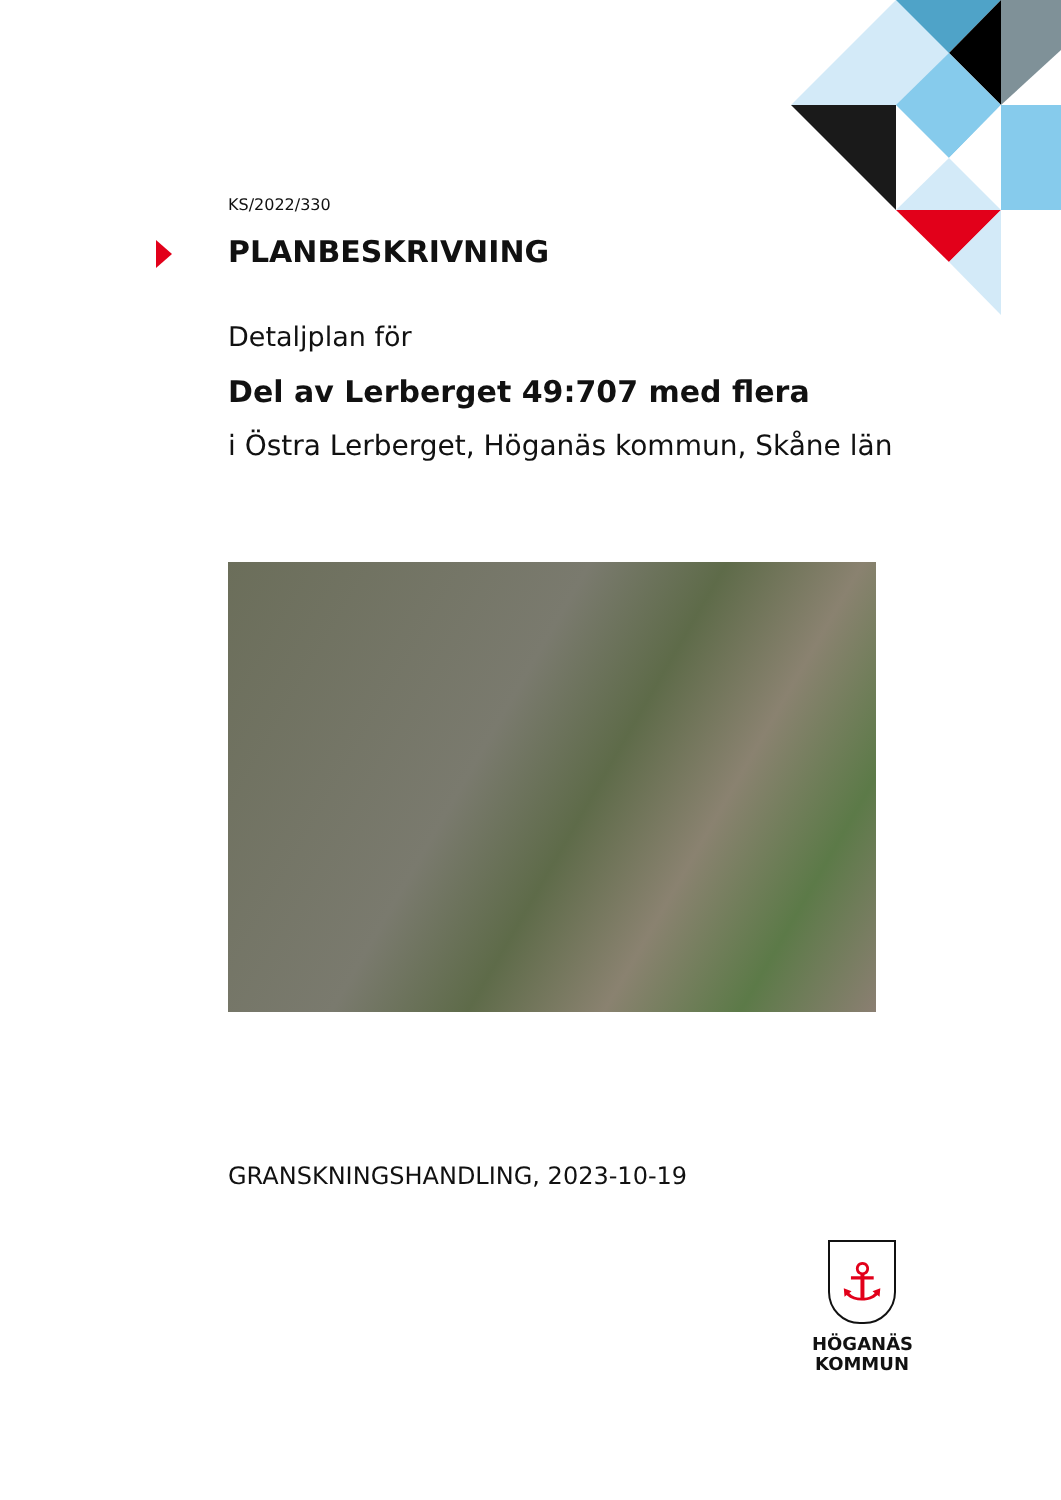KS/2022/330
PLANBESKRIVNING
Detaljplan för
Del av Lerberget 49:707 med flera
i Östra Lerberget, Höganäs kommun, Skåne län
GRANSKNINGSHANDLING, 2023-10-19
⚓
HÖGANÄS
KOMMUN